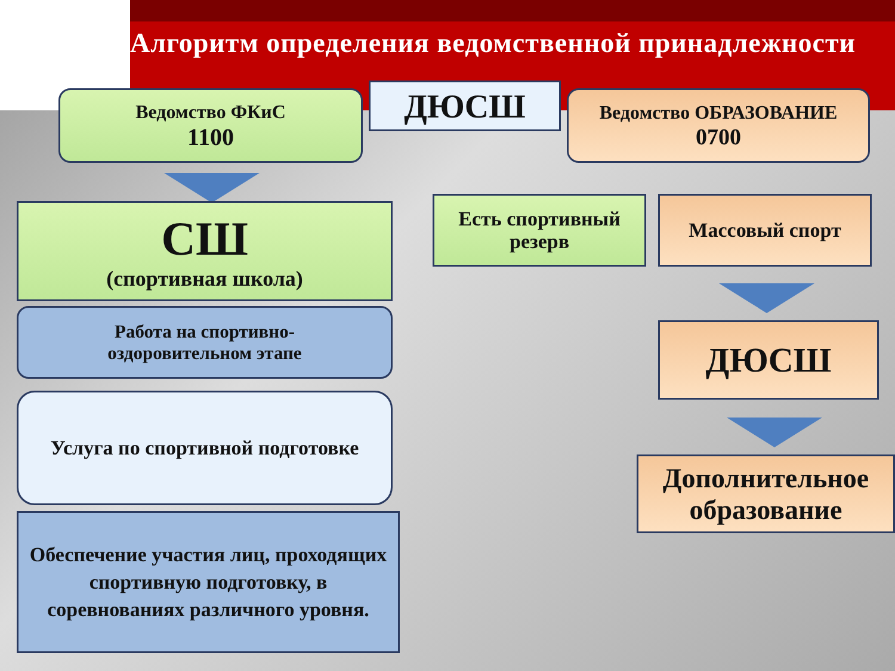Алгоритм определения ведомственной принадлежности
Ведомство ФКиС
1100
ДЮСШ
Ведомство ОБРАЗОВАНИЕ
0700
СШ
(спортивная школа)
Есть спортивный резерв
Массовый спорт
Работа на спортивно-
оздоровительном этапе
ДЮСШ
Услуга по спортивной подготовке
Дополнительное образование
Обеспечение участия лиц, проходящих спортивную подготовку, в соревнованиях различного уровня.